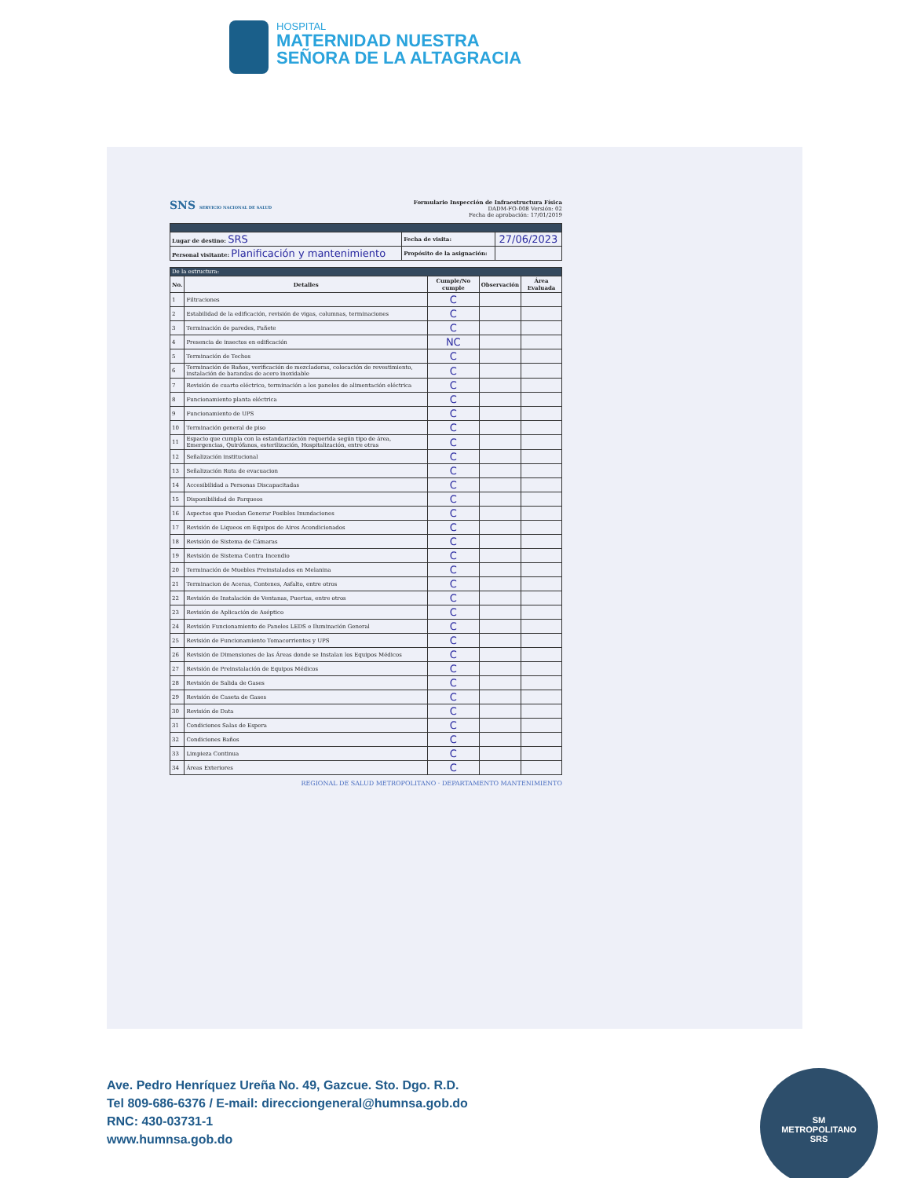HOSPITAL
MATERNIDAD NUESTRA
SEÑORA DE LA ALTAGRACIA
SNS SERVICIO NACIONAL DE SALUD
Formulario Inspección de Infraestructura Física
DADM-FO-008 Versión: 02
Fecha de aprobación: 17/01/2019
| Lugar de destino: SRS | Fecha de visita: | 27/06/2023 |
| Personal visitante: Planificación y mantenimiento | Propósito de la asignación: | |
| De la estructura: | | | | |
| No. | Detalles | Cumple/No cumple | Observación | Área Evaluada |
| 1 | Filtraciones | C | | |
| 2 | Estabilidad de la edificación, revisión de vigas, columnas, terminaciones | C | | |
| 3 | Terminación de paredes, Pañete | C | | |
| 4 | Presencia de insectos en edificación | NC | | |
| 5 | Terminación de Techos | C | | |
| 6 | Terminación de Baños, verificación de mezcladoras, colocación de revestimiento, instalación de barandas de acero inoxidable | C | | |
| 7 | Revisión de cuarto eléctrico, terminación a los paneles de alimentación eléctrica | C | | |
| 8 | Funcionamiento planta eléctrica | C | | |
| 9 | Funcionamiento de UPS | C | | |
| 10 | Terminación general de piso | C | | |
| 11 | Espacio que cumpla con la estandarización requerida según tipo de área, Emergencias, Quirófanos, esterilización, Hospitalización, entre otras | C | | |
| 12 | Señalización institucional | C | | |
| 13 | Señalización Ruta de evacuacion | C | | |
| 14 | Accesibilidad a Personas Discapacitadas | C | | |
| 15 | Disponibilidad de Parqueos | C | | |
| 16 | Aspectos que Puedan Generar Posibles Inundaciones | C | | |
| 17 | Revisión de Liqueos en Equipos de Aires Acondicionados | C | | |
| 18 | Revisión de Sistema de Cámaras | C | | |
| 19 | Revisión de Sistema Contra Incendio | C | | |
| 20 | Terminación de Muebles Preinstalados en Melanina | C | | |
| 21 | Terminacion de Aceras, Contenes, Asfalto, entre otros | C | | |
| 22 | Revisión de Instalación de Ventanas, Puertas, entre otros | C | | |
| 23 | Revisión de Aplicación de Aséptico | C | | |
| 24 | Revisión Funcionamiento de Paneles LEDS e Iluminación General | C | | |
| 25 | Revisión de Funcionamiento Tomacorrientes y UPS | C | | |
| 26 | Revisión de Dimensiones de las Áreas donde se Instalan los Equipos Médicos | C | | |
| 27 | Revisión de Preinstalación de Equipos Médicos | C | | |
| 28 | Revisión de Salida de Gases | C | | |
| 29 | Revisión de Caseta de Gases | C | | |
| 30 | Revisión de Data | C | | |
| 31 | Condiciones Salas de Espera | C | | |
| 32 | Condiciones Baños | C | | |
| 33 | Limpieza Continua | C | | |
| 34 | Áreas Exteriores | C | | |
REGIONAL DE SALUD METROPOLITANO · DEPARTAMENTO MANTENIMIENTO
Ave. Pedro Henríquez Ureña No. 49, Gazcue. Sto. Dgo. R.D.
Tel 809-686-6376 / E-mail: direcciongeneral@humnsa.gob.do
RNC: 430-03731-1
www.humnsa.gob.do
SM
METROPOLITANO
SRS